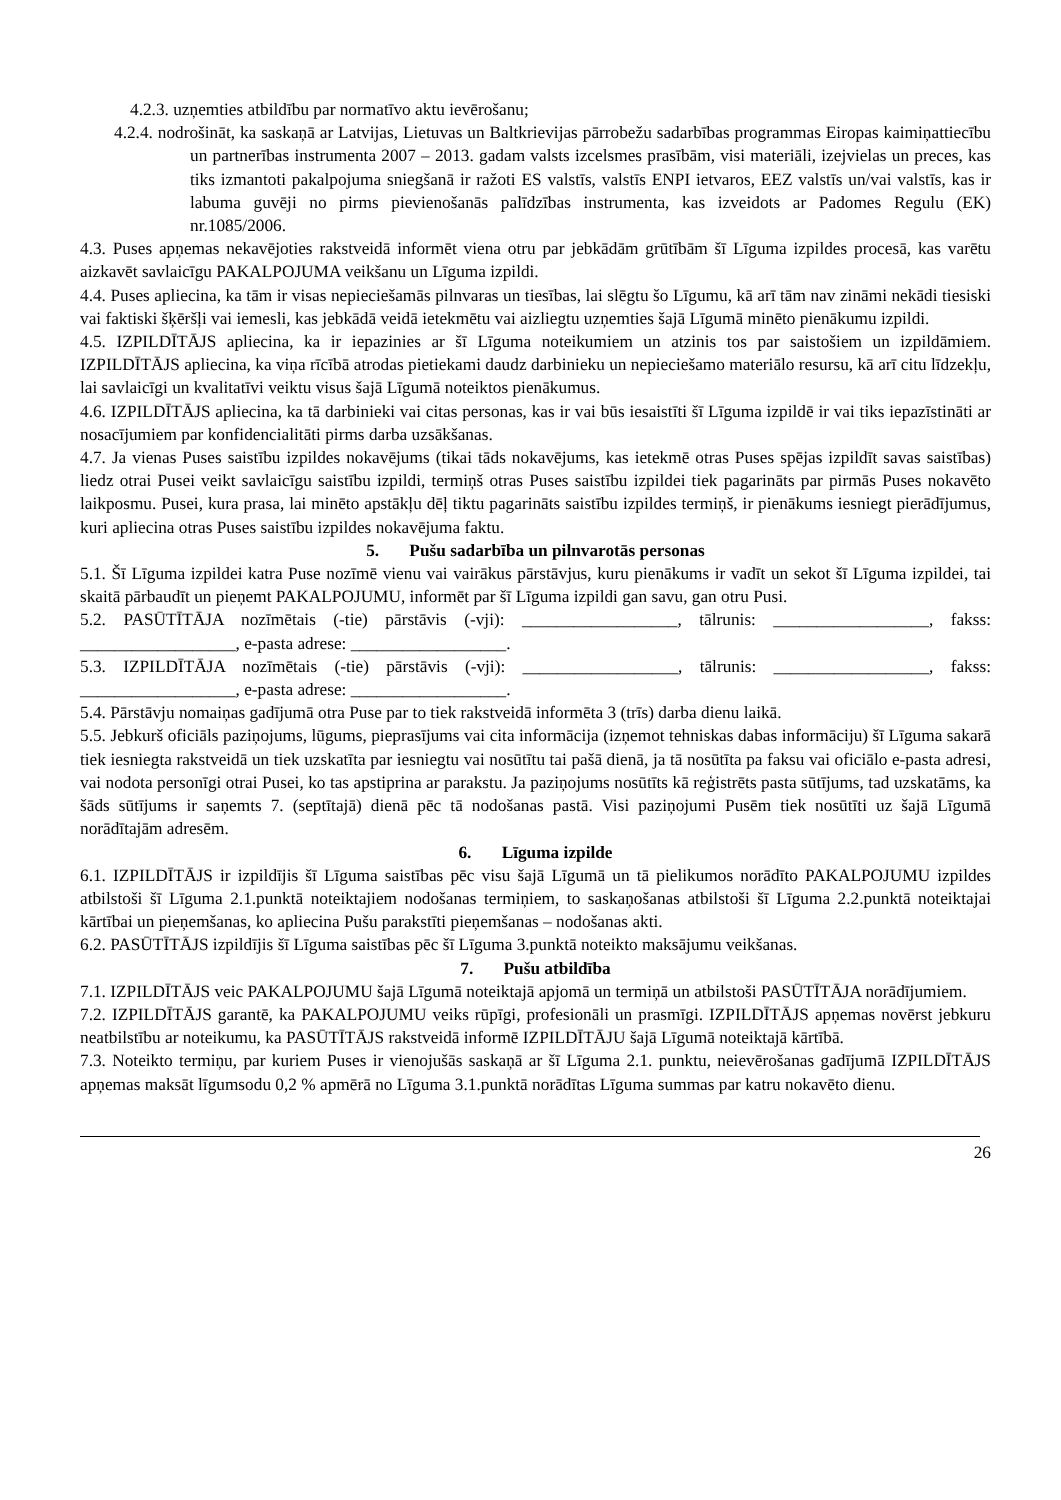4.2.3. uzņemties atbildību par normatīvo aktu ievērošanu;
4.2.4. nodrošināt, ka saskaņā ar Latvijas, Lietuvas un Baltkrievijas pārrobežu sadarbības programmas Eiropas kaimiņattiecību un partnerības instrumenta 2007 – 2013. gadam valsts izcelsmes prasībām, visi materiāli, izejvielas un preces, kas tiks izmantoti pakalpojuma sniegšanā ir ražoti ES valstīs, valstīs ENPI ietvaros, EEZ valstīs un/vai valstīs, kas ir labuma guvēji no pirms pievienošanās palīdzības instrumenta, kas izveidots ar Padomes Regulu (EK) nr.1085/2006.
4.3. Puses apņemas nekavējoties rakstveidā informēt viena otru par jebkādām grūtībām šī Līguma izpildes procesā, kas varētu aizkavēt savlaicīgu PAKALPOJUMA veikšanu un Līguma izpildi.
4.4. Puses apliecina, ka tām ir visas nepieciešamās pilnvaras un tiesības, lai slēgtu šo Līgumu, kā arī tām nav zināmi nekādi tiesiski vai faktiski šķēršļi vai iemesli, kas jebkādā veidā ietekmētu vai aizliegtu uzņemties šajā Līgumā minēto pienākumu izpildi.
4.5. IZPILDĪTĀJS apliecina, ka ir iepazinies ar šī Līguma noteikumiem un atzinis tos par saistošiem un izpildāmiem. IZPILDĪTĀJS apliecina, ka viņa rīcībā atrodas pietiekami daudz darbinieku un nepieciešamo materiālo resursu, kā arī citu līdzekļu, lai savlaicīgi un kvalitatīvi veiktu visus šajā Līgumā noteiktos pienākumus.
4.6. IZPILDĪTĀJS apliecina, ka tā darbinieki vai citas personas, kas ir vai būs iesaistīti šī Līguma izpildē ir vai tiks iepazīstināti ar nosacījumiem par konfidencialitāti pirms darba uzsākšanas.
4.7. Ja vienas Puses saistību izpildes nokavējums (tikai tāds nokavējums, kas ietekmē otras Puses spējas izpildīt savas saistības) liedz otrai Pusei veikt savlaicīgu saistību izpildi, termiņš otras Puses saistību izpildei tiek pagarināts par pirmās Puses nokavēto laikposmu. Pusei, kura prasa, lai minēto apstākļu dēļ tiktu pagarināts saistību izpildes termiņš, ir pienākums iesniegt pierādījumus, kuri apliecina otras Puses saistību izpildes nokavējuma faktu.
5. Pušu sadarbība un pilnvarotās personas
5.1. Šī Līguma izpildei katra Puse nozīmē vienu vai vairākus pārstāvjus, kuru pienākums ir vadīt un sekot šī Līguma izpildei, tai skaitā pārbaudīt un pieņemt PAKALPOJUMU, informēt par šī Līguma izpildi gan savu, gan otru Pusi.
5.2. PASŪTĪTĀJA nozīmētais (-tie) pārstāvis (-vji): __________________, tālrunis: __________________, fakss: __________________, e-pasta adrese: __________________.
5.3. IZPILDĪTĀJA nozīmētais (-tie) pārstāvis (-vji): __________________, tālrunis: __________________, fakss: __________________, e-pasta adrese: __________________.
5.4. Pārstāvju nomaiņas gadījumā otra Puse par to tiek rakstveidā informēta 3 (trīs) darba dienu laikā.
5.5. Jebkurš oficiāls paziņojums, lūgums, pieprasījums vai cita informācija (izņemot tehniskas dabas informāciju) šī Līguma sakarā tiek iesniegta rakstveidā un tiek uzskatīta par iesniegtu vai nosūtītu tai pašā dienā, ja tā nosūtīta pa faksu vai oficiālo e-pasta adresi, vai nodota personīgi otrai Pusei, ko tas apstiprina ar parakstu. Ja paziņojums nosūtīts kā reģistrēts pasta sūtījums, tad uzskatāms, ka šāds sūtījums ir saņemts 7. (septītajā) dienā pēc tā nodošanas pastā. Visi paziņojumi Pusēm tiek nosūtīti uz šajā Līgumā norādītajām adresēm.
6. Līguma izpilde
6.1. IZPILDĪTĀJS ir izpildījis šī Līguma saistības pēc visu šajā Līgumā un tā pielikumos norādīto PAKALPOJUMU izpildes atbilstoši šī Līguma 2.1.punktā noteiktajiem nodošanas termiņiem, to saskaņošanas atbilstoši šī Līguma 2.2.punktā noteiktajai kārtībai un pieņemšanas, ko apliecina Pušu parakstīti pieņemšanas – nodošanas akti.
6.2. PASŪTĪTĀJS izpildījis šī Līguma saistības pēc šī Līguma 3.punktā noteikto maksājumu veikšanas.
7. Pušu atbildība
7.1. IZPILDĪTĀJS veic PAKALPOJUMU šajā Līgumā noteiktajā apjomā un termiņā un atbilstoši PASŪTĪTĀJA norādījumiem.
7.2. IZPILDĪTĀJS garantē, ka PAKALPOJUMU veiks rūpīgi, profesionāli un prasmīgi. IZPILDĪTĀJS apņemas novērst jebkuru neatbilstību ar noteikumu, ka PASŪTĪTĀJS rakstveidā informē IZPILDĪTĀJU šajā Līgumā noteiktajā kārtībā.
7.3. Noteikto termiņu, par kuriem Puses ir vienojušās saskaņā ar šī Līguma 2.1. punktu, neievērošanas gadījumā IZPILDĪTĀJS apņemas maksāt līgumsodu 0,2 % apmērā no Līguma 3.1.punktā norādītas Līguma summas par katru nokavēto dienu.
26